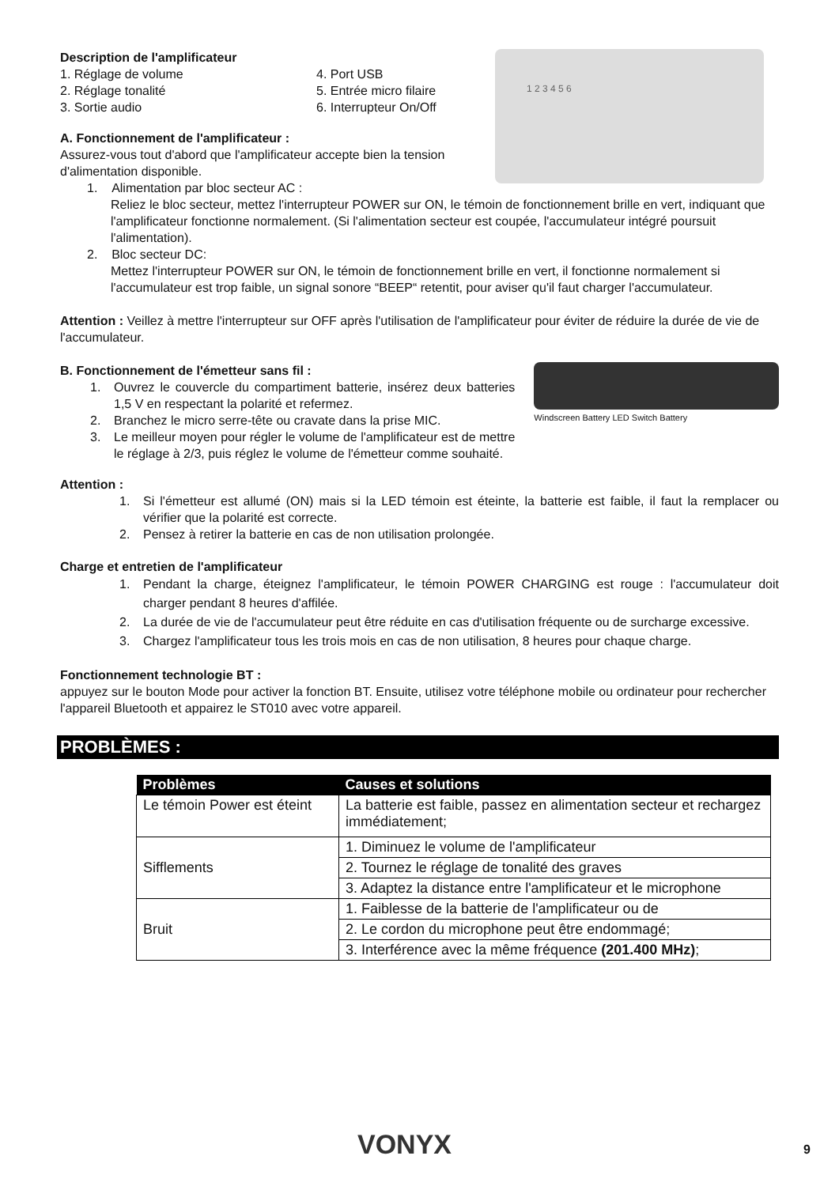Description de l'amplificateur
1. Réglage de volume
2. Réglage tonalité
3. Sortie audio
4. Port USB
5. Entrée micro filaire
6. Interrupteur On/Off
A. Fonctionnement de l'amplificateur :
Assurez-vous tout d'abord que l'amplificateur accepte bien la tension d'alimentation disponible.
1. Alimentation par bloc secteur AC :
1 2 3 4 5 6
Reliez le bloc secteur, mettez l'interrupteur POWER sur ON, le témoin de fonctionnement brille en vert, indiquant que l'amplificateur fonctionne normalement. (Si l'alimentation secteur est coupée, l'accumulateur intégré poursuit l'alimentation).
2. Bloc secteur DC:
Mettez l'interrupteur POWER sur ON, le témoin de fonctionnement brille en vert, il fonctionne normalement si l'accumulateur est trop faible, un signal sonore “BEEP“ retentit, pour aviser qu'il faut charger l'accumulateur.
Attention : Veillez à mettre l'interrupteur sur OFF après l'utilisation de l'amplificateur pour éviter de réduire la durée de vie de l'accumulateur.
B. Fonctionnement de l'émetteur sans fil :
1. Ouvrez le couvercle du compartiment batterie, insérez deux batteries 1,5 V en respectant la polarité et refermez.
2. Branchez le micro serre-tête ou cravate dans la prise MIC.
3. Le meilleur moyen pour régler le volume de l'amplificateur est de mettre le réglage à 2/3, puis réglez le volume de l'émetteur comme souhaité.
Attention :
Windscreen Battery LED Switch Battery
1. Si l'émetteur est allumé (ON) mais si la LED témoin est éteinte, la batterie est faible, il faut la remplacer ou vérifier que la polarité est correcte.
2. Pensez à retirer la batterie en cas de non utilisation prolongée.
Charge et entretien de l'amplificateur
1. Pendant la charge, éteignez l'amplificateur, le témoin POWER CHARGING est rouge : l'accumulateur doit charger pendant 8 heures d'affilée.
2. La durée de vie de l'accumulateur peut être réduite en cas d'utilisation fréquente ou de surcharge excessive.
3. Chargez l'amplificateur tous les trois mois en cas de non utilisation, 8 heures pour chaque charge.
Fonctionnement technologie BT :
appuyez sur le bouton Mode pour activer la fonction BT. Ensuite, utilisez votre téléphone mobile ou ordinateur pour rechercher l'appareil Bluetooth et appairez le ST010 avec votre appareil.
PROBLÈMES :
| Problèmes | Causes et solutions |
| --- | --- |
| Le témoin Power est éteint | La batterie est faible, passez en alimentation secteur et rechargez immédiatement; |
| Sifflements | 1. Diminuez le volume de l'amplificateur |
| | 2. Tournez le réglage de tonalité des graves |
| | 3. Adaptez la distance entre l'amplificateur et le microphone |
| Bruit | 1. Faiblesse de la batterie de l'amplificateur ou de |
| | 2. Le cordon du microphone peut être endommagé; |
| | 3. Interférence avec la même fréquence (201.400 MHz) ; |
VONYX 9